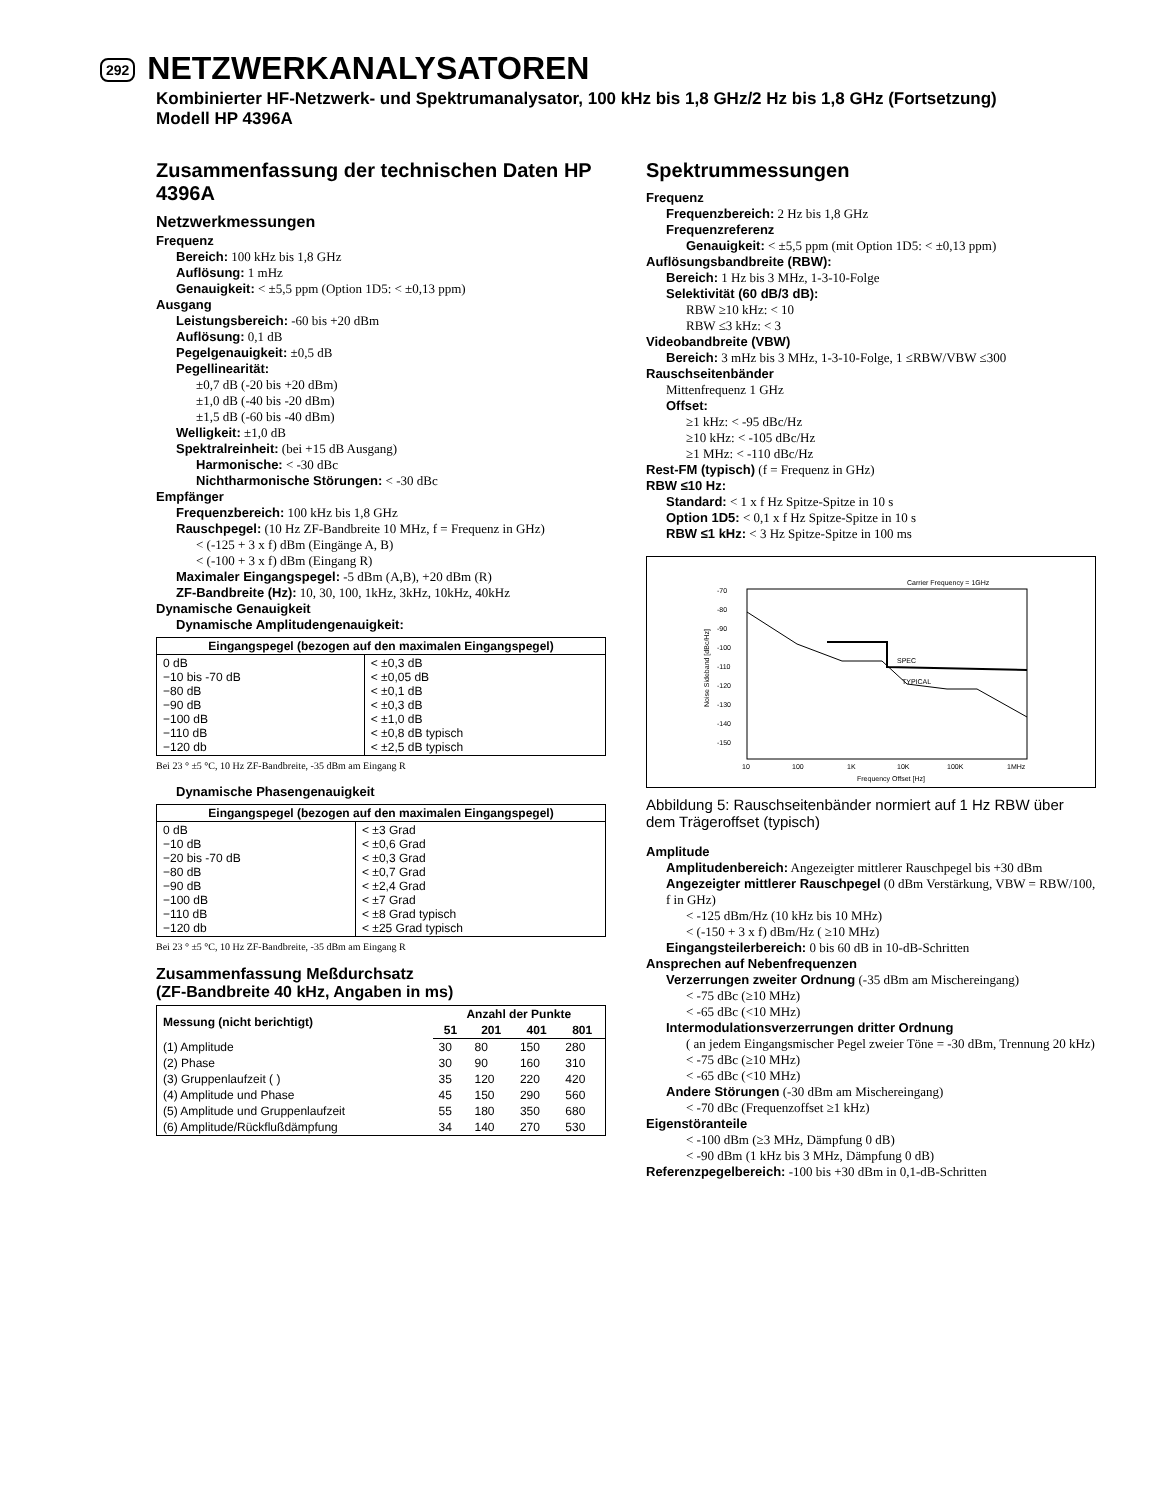292
NETZWERKANALYSATOREN
Kombinierter HF-Netzwerk- und Spektrumanalysator, 100 kHz bis 1,8 GHz/2 Hz bis 1,8 GHz (Fortsetzung)
Modell HP 4396A
Zusammenfassung der technischen Daten HP 4396A
Netzwerkmessungen
Frequenz
Bereich: 100 kHz bis 1,8 GHz
Auflösung: 1 mHz
Genauigkeit: < ±5,5 ppm (Option 1D5: < ±0,13 ppm)
Ausgang
Leistungsbereich: -60 bis +20 dBm
Auflösung: 0,1 dB
Pegelgenauigkeit: ±0,5 dB
Pegellinearität:
±0,7 dB (-20 bis +20 dBm)
±1,0 dB (-40 bis -20 dBm)
±1,5 dB (-60 bis -40 dBm)
Welligkeit: ±1,0 dB
Spektralreinheit: (bei +15 dB Ausgang)
Harmonische: < -30 dBc
Nichtharmonische Störungen: < -30 dBc
Empfänger
Frequenzbereich: 100 kHz bis 1,8 GHz
Rauschpegel: (10 Hz ZF-Bandbreite 10 MHz, f = Frequenz in GHz)
< (-125 + 3 x f) dBm (Eingänge A, B)
< (-100 + 3 x f) dBm (Eingang R)
Maximaler Eingangspegel: -5 dBm (A,B), +20 dBm (R)
ZF-Bandbreite (Hz): 10, 30, 100, 1kHz, 3kHz, 10kHz, 40kHz
Dynamische Genauigkeit
Dynamische Amplitudengenauigkeit:
| Eingangspegel (bezogen auf den maximalen Eingangspegel) | |
| --- | --- |
| 0 dB −10 bis -70 dB −80 dB −90 dB −100 dB −110 dB −120 db | < ±0,3 dB < ±0,05 dB < ±0,1 dB < ±0,3 dB < ±1,0 dB < ±0,8 dB typisch < ±2,5 dB typisch |
Bei 23 ° ±5 °C, 10 Hz ZF-Bandbreite, -35 dBm am Eingang R
Dynamische Phasengenauigkeit
| Eingangspegel (bezogen auf den maximalen Eingangspegel) | |
| --- | --- |
| 0 dB −10 dB −20 bis -70 dB −80 dB −90 dB −100 dB −110 dB −120 db | < ±3 Grad < ±0,6 Grad < ±0,3 Grad < ±0,7 Grad < ±2,4 Grad < ±7 Grad < ±8 Grad typisch < ±25 Grad typisch |
Bei 23 ° ±5 °C, 10 Hz ZF-Bandbreite, -35 dBm am Eingang R
Zusammenfassung Meßdurchsatz
(ZF-Bandbreite 40 kHz, Angaben in ms)
| Messung (nicht berichtigt) | Anzahl der Punkte | | | |
| --- | --- | --- | --- | --- |
| | 51 | 201 | 401 | 801 |
| (1) Amplitude | 30 | 80 | 150 | 280 |
| (2) Phase | 30 | 90 | 160 | 310 |
| (3) Gruppenlaufzeit ( ) | 35 | 120 | 220 | 420 |
| (4) Amplitude und Phase | 45 | 150 | 290 | 560 |
| (5) Amplitude und Gruppenlaufzeit | 55 | 180 | 350 | 680 |
| (6) Amplitude/Rückflußdämpfung | 34 | 140 | 270 | 530 |
Spektrummessungen
Frequenz
Frequenzbereich: 2 Hz bis 1,8 GHz
Frequenzreferenz
Genauigkeit: < ±5,5 ppm (mit Option 1D5: < ±0,13 ppm)
Auflösungsbandbreite (RBW):
Bereich: 1 Hz bis 3 MHz, 1-3-10-Folge
Selektivität (60 dB/3 dB):
RBW ≥10 kHz: < 10
RBW ≤3 kHz: < 3
Videobandbreite (VBW)
Bereich: 3 mHz bis 3 MHz, 1-3-10-Folge, 1 ≤RBW/VBW ≤300
Rauschseitenbänder
Mittenfrequenz 1 GHz
Offset:
≥1 kHz: < -95 dBc/Hz
≥10 kHz: < -105 dBc/Hz
≥1 MHz: < -110 dBc/Hz
Rest-FM (typisch) (f = Frequenz in GHz)
RBW ≤10 Hz:
Standard: < 1 x f Hz Spitze-Spitze in 10 s
Option 1D5: < 0,1 x f Hz Spitze-Spitze in 10 s
RBW ≤1 kHz: < 3 Hz Spitze-Spitze in 100 ms
Carrier Frequency = 1GHz
-70
-80
-90
-100
-110
-120
-130
-140
-150
10
100
1K
10K
100K
1MHz
Frequency Offset [Hz]
Noise Sideband [dBc/Hz]
SPEC
TYPICAL
Abbildung 5: Rauschseitenbänder normiert auf 1 Hz RBW über dem Trägeroffset (typisch)
Amplitude
Amplitudenbereich: Angezeigter mittlerer Rauschpegel bis +30 dBm
Angezeigter mittlerer Rauschpegel (0 dBm Verstärkung, VBW = RBW/100, f in GHz)
< -125 dBm/Hz (10 kHz bis 10 MHz)
< (-150 + 3 x f) dBm/Hz ( ≥10 MHz)
Eingangsteilerbereich: 0 bis 60 dB in 10-dB-Schritten
Ansprechen auf Nebenfrequenzen
Verzerrungen zweiter Ordnung (-35 dBm am Mischereingang)
< -75 dBc (≥10 MHz)
< -65 dBc (<10 MHz)
Intermodulationsverzerrungen dritter Ordnung
( an jedem Eingangsmischer Pegel zweier Töne = -30 dBm, Trennung 20 kHz)
< -75 dBc (≥10 MHz)
< -65 dBc (<10 MHz)
Andere Störungen (-30 dBm am Mischereingang)
< -70 dBc (Frequenzoffset ≥1 kHz)
Eigenstöranteile
< -100 dBm (≥3 MHz, Dämpfung 0 dB)
< -90 dBm (1 kHz bis 3 MHz, Dämpfung 0 dB)
Referenzpegelbereich: -100 bis +30 dBm in 0,1-dB-Schritten